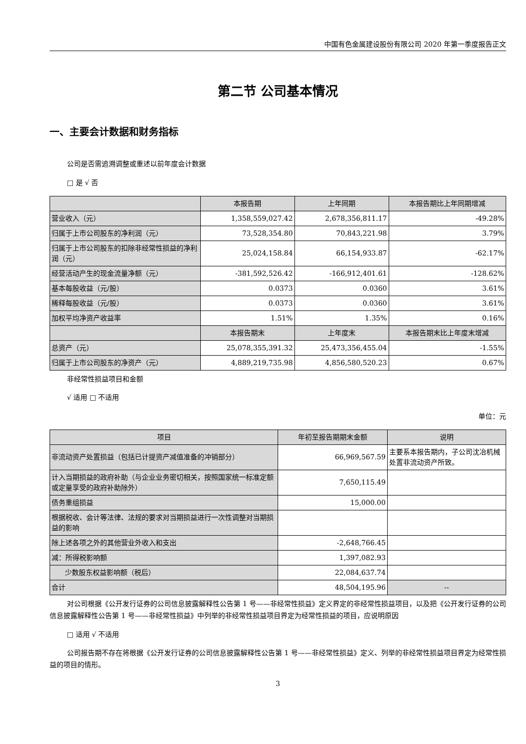中国有色金属建设股份有限公司 2020 年第一季度报告正文
第二节 公司基本情况
一、主要会计数据和财务指标
公司是否需追溯调整或重述以前年度会计数据
□ 是 √ 否
| | 本报告期 | 上年同期 | 本报告期比上年同期增减 |
| --- | --- | --- | --- |
| 营业收入（元） | 1,358,559,027.42 | 2,678,356,811.17 | -49.28% |
| 归属于上市公司股东的净利润（元） | 73,528,354.80 | 70,843,221.98 | 3.79% |
| 归属于上市公司股东的扣除非经常性损益的净利润（元） | 25,024,158.84 | 66,154,933.87 | -62.17% |
| 经营活动产生的现金流量净额（元） | -381,592,526.42 | -166,912,401.61 | -128.62% |
| 基本每股收益（元/股） | 0.0373 | 0.0360 | 3.61% |
| 稀释每股收益（元/股） | 0.0373 | 0.0360 | 3.61% |
| 加权平均净资产收益率 | 1.51% | 1.35% | 0.16% |
| | 本报告期末 | 上年度末 | 本报告期末比上年度末增减 |
| 总资产（元） | 25,078,355,391.32 | 25,473,356,455.04 | -1.55% |
| 归属于上市公司股东的净资产（元） | 4,889,219,735.98 | 4,856,580,520.23 | 0.67% |
非经常性损益项目和金额
√ 适用 □ 不适用
单位：元
| 项目 | 年初至报告期期末金额 | 说明 |
| --- | --- | --- |
| 非流动资产处置损益（包括已计提资产减值准备的冲销部分） | 66,969,567.59 | 主要系本报告期内，子公司沈冶机械处置非流动资产所致。 |
| 计入当期损益的政府补助（与企业业务密切相关，按照国家统一标准定额或定量享受的政府补助除外） | 7,650,115.49 | |
| 债务重组损益 | 15,000.00 | |
| 根据税收、会计等法律、法规的要求对当期损益进行一次性调整对当期损益的影响 | | |
| 除上述各项之外的其他营业外收入和支出 | -2,648,766.45 | |
| 减：所得税影响额 | 1,397,082.93 | |
| 少数股东权益影响额（税后） | 22,084,637.74 | |
| 合计 | 48,504,195.96 | -- |
对公司根据《公开发行证券的公司信息披露解释性公告第 1 号——非经常性损益》定义界定的非经常性损益项目，以及把《公开发行证券的公司信息披露解释性公告第 1 号——非经常性损益》中列举的非经常性损益项目界定为经常性损益的项目，应说明原因
□ 适用 √ 不适用
公司报告期不存在将根据《公开发行证券的公司信息披露解释性公告第 1 号——非经常性损益》定义、列举的非经常性损益项目界定为经常性损益的项目的情形。
3